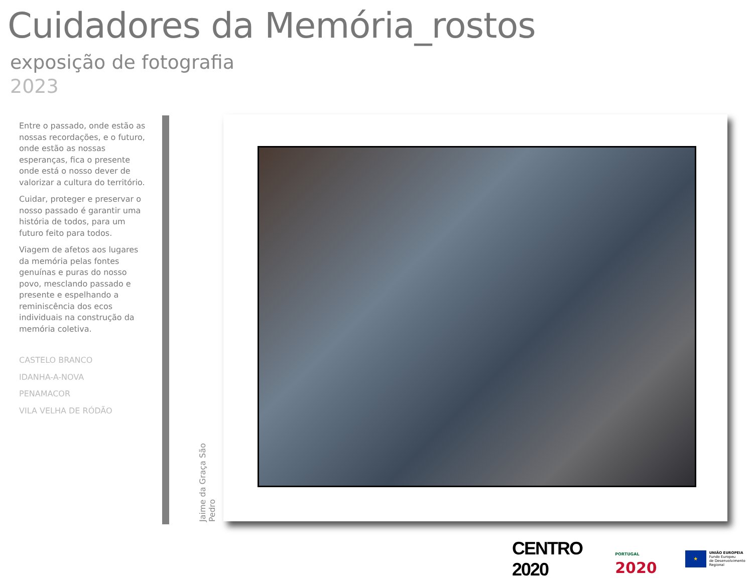Cuidadores da Memória_rostos
exposição de fotografia
2023
Entre o passado, onde estão as nossas recordações, e o futuro, onde estão as nossas esperanças, fica o presente onde está o nosso dever de valorizar a cultura do território.
Cuidar, proteger e preservar o nosso passado é garantir uma história de todos, para um futuro feito para todos.
Viagem de afetos aos lugares da memória pelas fontes genuínas e puras do nosso povo, mesclando passado e presente e espelhando a reminiscência dos ecos individuais na construção da memória coletiva.
CASTELO BRANCO
IDANHA-A-NOVA
PENAMACOR
VILA VELHA DE RÓDÃO
Jaime da Graça São Pedro
CENTRO 2020
PORTUGAL 2020
★
UNIÃO EUROPEIA
Fundo Europeu
de Desenvolvimento Regional